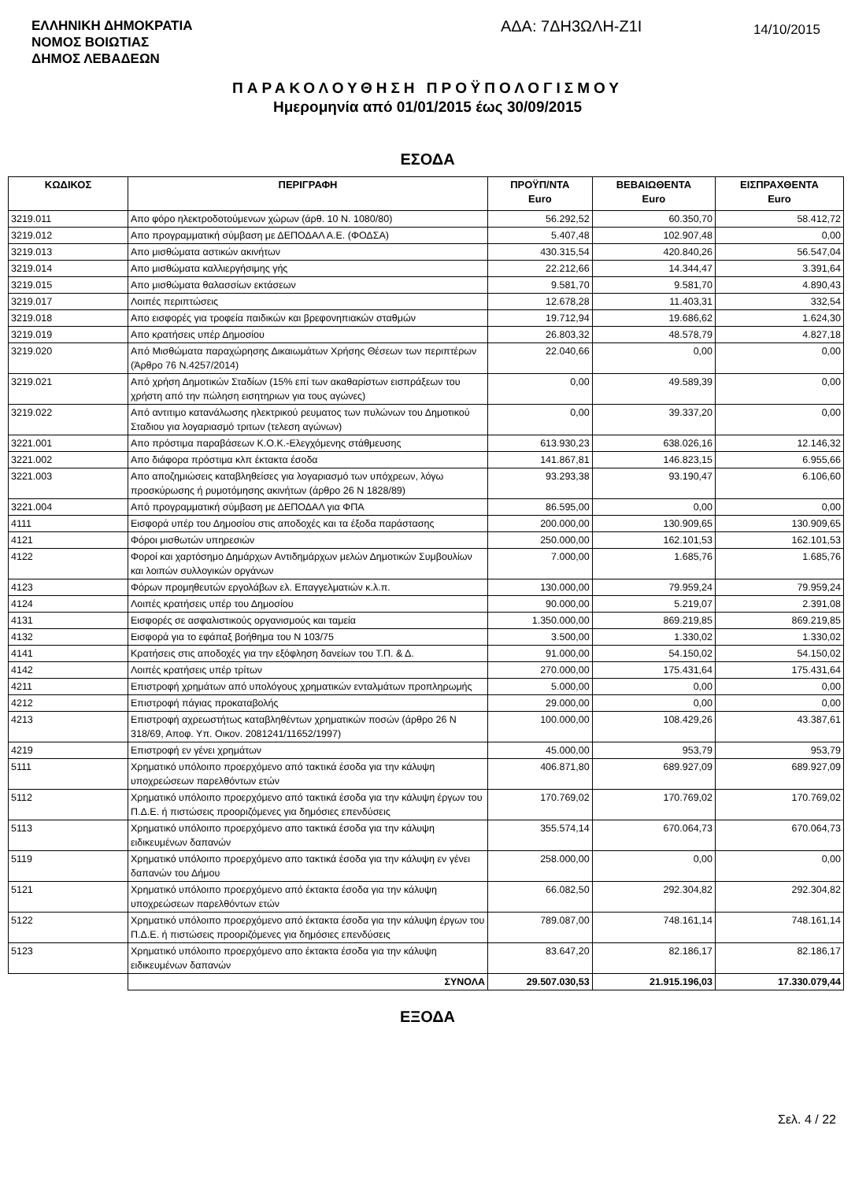ΕΛΛΗΝΙΚΗ ΔΗΜΟΚΡΑΤΙΑ
ΝΟΜΟΣ ΒΟΙΩΤΙΑΣ
ΔΗΜΟΣ ΛΕΒΑΔΕΩΝ
ΑΔΑ: 7ΔΗ3ΩΛΗ-Ζ1Ι
14/10/2015
ΠΑΡΑΚΟΛΟΥΘΗΣΗ ΠΡΟΫΠΟΛΟΓΙΣΜΟΥ
Ημερομηνία από 01/01/2015 έως 30/09/2015
ΕΣΟΔΑ
| ΚΩΔΙΚΟΣ | ΠΕΡΙΓΡΑΦΗ | ΠΡΟΫΠ/ΝΤΑ Euro | ΒΕΒΑΙΩΘΕΝΤΑ Euro | ΕΙΣΠΡΑΧΘΕΝΤΑ Euro |
| --- | --- | --- | --- | --- |
| 3219.011 | Απο φόρο ηλεκτροδοτούμενων χώρων (άρθ. 10 Ν. 1080/80) | 56.292,52 | 60.350,70 | 58.412,72 |
| 3219.012 | Απο προγραμματική σύμβαση με ΔΕΠΟΔΑΛ Α.Ε. (ΦΟΔΣΑ) | 5.407,48 | 102.907,48 | 0,00 |
| 3219.013 | Απο μισθώματα αστικών ακινήτων | 430.315,54 | 420.840,26 | 56.547,04 |
| 3219.014 | Απο μισθώματα καλλιεργήσιμης γής | 22.212,66 | 14.344,47 | 3.391,64 |
| 3219.015 | Απο μισθώματα θαλασσίων εκτάσεων | 9.581,70 | 9.581,70 | 4.890,43 |
| 3219.017 | Λοιπές περιπτώσεις | 12.678,28 | 11.403,31 | 332,54 |
| 3219.018 | Απο εισφορές για τροφεία παιδικών και βρεφονηπιακών σταθμών | 19.712,94 | 19.686,62 | 1.624,30 |
| 3219.019 | Απο κρατήσεις υπέρ Δημοσίου | 26.803,32 | 48.578,79 | 4.827,18 |
| 3219.020 | Από Μισθώματα παραχώρησης Δικαιωμάτων Χρήσης Θέσεων των περιπτέρων (Άρθρο 76 Ν.4257/2014) | 22.040,66 | 0,00 | 0,00 |
| 3219.021 | Από χρήση Δημοτικών Σταδίων (15% επί των ακαθαρίστων εισπράξεων του χρήστη από την πώληση εισητηριων για τους αγώνες) | 0,00 | 49.589,39 | 0,00 |
| 3219.022 | Από αντιτιμο κατανάλωσης ηλεκτρικού ρευματος των πυλώνων του Δημοτικού Σταδιου για λογαριασμό τριτων (τελεση αγώνων) | 0,00 | 39.337,20 | 0,00 |
| 3221.001 | Απο πρόστιμα παραβάσεων Κ.Ο.Κ.-Ελεγχόμενης στάθμευσης | 613.930,23 | 638.026,16 | 12.146,32 |
| 3221.002 | Απο διάφορα πρόστιμα κλπ έκτακτα έσοδα | 141.867,81 | 146.823,15 | 6.955,66 |
| 3221.003 | Απο αποζημιώσεις καταβληθείσες για λογαριασμό των υπόχρεων, λόγω προσκύρωσης ή ρυμοτόμησης ακινήτων (άρθρο 26 Ν 1828/89) | 93.293,38 | 93.190,47 | 6.106,60 |
| 3221.004 | Από προγραμματική σύμβαση με ΔΕΠΟΔΑΛ για ΦΠΑ | 86.595,00 | 0,00 | 0,00 |
| 4111 | Εισφορά υπέρ του Δημοσίου στις αποδοχές και τα έξοδα παράστασης | 200.000,00 | 130.909,65 | 130.909,65 |
| 4121 | Φόροι μισθωτών υπηρεσιών | 250.000,00 | 162.101,53 | 162.101,53 |
| 4122 | Φοροί και χαρτόσημο Δημάρχων Αντιδημάρχων μελών Δημοτικών Συμβουλίων και λοιπών συλλογικών οργάνων | 7.000,00 | 1.685,76 | 1.685,76 |
| 4123 | Φόρων προμηθευτών εργολάβων ελ. Επαγγελματιών κ.λ.π. | 130.000,00 | 79.959,24 | 79.959,24 |
| 4124 | Λοιπές κρατήσεις υπέρ του Δημοσίου | 90.000,00 | 5.219,07 | 2.391,08 |
| 4131 | Εισφορές σε ασφαλιστικούς οργανισμούς και ταμεία | 1.350.000,00 | 869.219,85 | 869.219,85 |
| 4132 | Εισφορά για το εφάπαξ βοήθημα του Ν 103/75 | 3.500,00 | 1.330,02 | 1.330,02 |
| 4141 | Κρατήσεις στις αποδοχές για την εξόφληση δανείων του Τ.Π. & Δ. | 91.000,00 | 54.150,02 | 54.150,02 |
| 4142 | Λοιπές κρατήσεις υπέρ τρίτων | 270.000,00 | 175.431,64 | 175.431,64 |
| 4211 | Επιστροφή χρημάτων από υπολόγους χρηματικών ενταλμάτων προπληρωμής | 5.000,00 | 0,00 | 0,00 |
| 4212 | Επιστροφή πάγιας προκαταβολής | 29.000,00 | 0,00 | 0,00 |
| 4213 | Επιστροφή αχρεωστήτως καταβληθέντων χρηματικών ποσών (άρθρο 26 Ν 318/69, Αποφ. Υπ. Οικον. 2081241/11652/1997) | 100.000,00 | 108.429,26 | 43.387,61 |
| 4219 | Επιστροφή εν γένει χρημάτων | 45.000,00 | 953,79 | 953,79 |
| 5111 | Χρηματικό υπόλοιπο προερχόμενο από τακτικά έσοδα για την κάλυψη υποχρεώσεων παρελθόντων ετών | 406.871,80 | 689.927,09 | 689.927,09 |
| 5112 | Χρηματικό υπόλοιπο προερχόμενο από τακτικά έσοδα για την κάλυψη έργων του Π.Δ.Ε. ή πιστώσεις προοριζόμενες για δημόσιες επενδύσεις | 170.769,02 | 170.769,02 | 170.769,02 |
| 5113 | Χρηματικό υπόλοιπο προερχόμενο απο τακτικά έσοδα για την κάλυψη ειδικευμένων δαπανών | 355.574,14 | 670.064,73 | 670.064,73 |
| 5119 | Χρηματικό υπόλοιπο προερχόμενο απο τακτικά έσοδα για την κάλυψη εν γένει δαπανών του Δήμου | 258.000,00 | 0,00 | 0,00 |
| 5121 | Χρηματικό υπόλοιπο προερχόμενο από έκτακτα έσοδα για την κάλυψη υποχρεώσεων παρελθόντων ετών | 66.082,50 | 292.304,82 | 292.304,82 |
| 5122 | Χρηματικό υπόλοιπο προερχόμενο από έκτακτα έσοδα για την κάλυψη έργων του Π.Δ.Ε. ή πιστώσεις προοριζόμενες για δημόσιες επενδύσεις | 789.087,00 | 748.161,14 | 748.161,14 |
| 5123 | Χρηματικό υπόλοιπο προερχόμενο απο έκτακτα έσοδα για την κάλυψη ειδικευμένων δαπανών | 83.647,20 | 82.186,17 | 82.186,17 |
| | ΣΥΝΟΛΑ | 29.507.030,53 | 21.915.196,03 | 17.330.079,44 |
ΕΞΟΔΑ
Σελ. 4 / 22